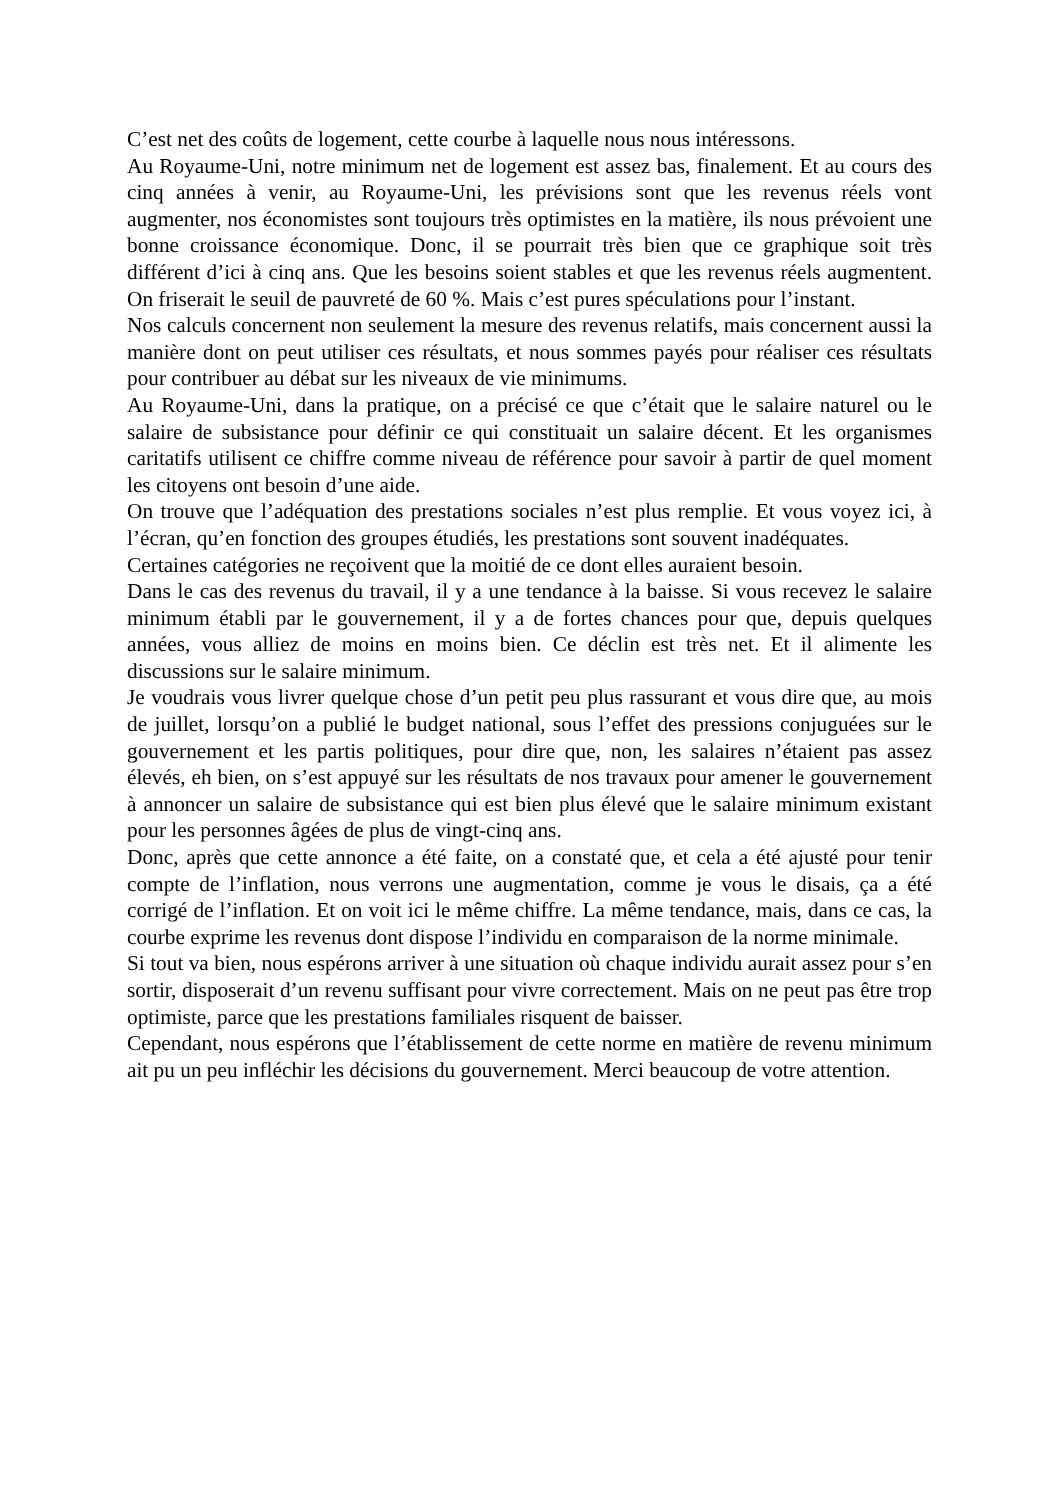C’est net des coûts de logement, cette courbe à laquelle nous nous intéressons.
Au Royaume-Uni, notre minimum net de logement est assez bas, finalement. Et au cours des cinq années à venir, au Royaume-Uni, les prévisions sont que les revenus réels vont augmenter, nos économistes sont toujours très optimistes en la matière, ils nous prévoient une bonne croissance économique. Donc, il se pourrait très bien que ce graphique soit très différent d’ici à cinq ans. Que les besoins soient stables et que les revenus réels augmentent. On friserait le seuil de pauvreté de 60 %. Mais c’est pures spéculations pour l’instant.
Nos calculs concernent non seulement la mesure des revenus relatifs, mais concernent aussi la manière dont on peut utiliser ces résultats, et nous sommes payés pour réaliser ces résultats pour contribuer au débat sur les niveaux de vie minimums.
Au Royaume-Uni, dans la pratique, on a précisé ce que c’était que le salaire naturel ou le salaire de subsistance pour définir ce qui constituait un salaire décent. Et les organismes caritatifs utilisent ce chiffre comme niveau de référence pour savoir à partir de quel moment les citoyens ont besoin d’une aide.
On trouve que l’adéquation des prestations sociales n’est plus remplie. Et vous voyez ici, à l’écran, qu’en fonction des groupes étudiés, les prestations sont souvent inadéquates.
Certaines catégories ne reçoivent que la moitié de ce dont elles auraient besoin.
Dans le cas des revenus du travail, il y a une tendance à la baisse. Si vous recevez le salaire minimum établi par le gouvernement, il y a de fortes chances pour que, depuis quelques années, vous alliez de moins en moins bien. Ce déclin est très net. Et il alimente les discussions sur le salaire minimum.
Je voudrais vous livrer quelque chose d’un petit peu plus rassurant et vous dire que, au mois de juillet, lorsqu’on a publié le budget national, sous l’effet des pressions conjuguées sur le gouvernement et les partis politiques, pour dire que, non, les salaires n’étaient pas assez élevés, eh bien, on s’est appuyé sur les résultats de nos travaux pour amener le gouvernement à annoncer un salaire de subsistance qui est bien plus élevé que le salaire minimum existant pour les personnes âgées de plus de vingt-cinq ans.
Donc, après que cette annonce a été faite, on a constaté que, et cela a été ajusté pour tenir compte de l’inflation, nous verrons une augmentation, comme je vous le disais, ça a été corrigé de l’inflation. Et on voit ici le même chiffre. La même tendance, mais, dans ce cas, la courbe exprime les revenus dont dispose l’individu en comparaison de la norme minimale.
Si tout va bien, nous espérons arriver à une situation où chaque individu aurait assez pour s’en sortir, disposerait d’un revenu suffisant pour vivre correctement. Mais on ne peut pas être trop optimiste, parce que les prestations familiales risquent de baisser.
Cependant, nous espérons que l’établissement de cette norme en matière de revenu minimum ait pu un peu infléchir les décisions du gouvernement. Merci beaucoup de votre attention.